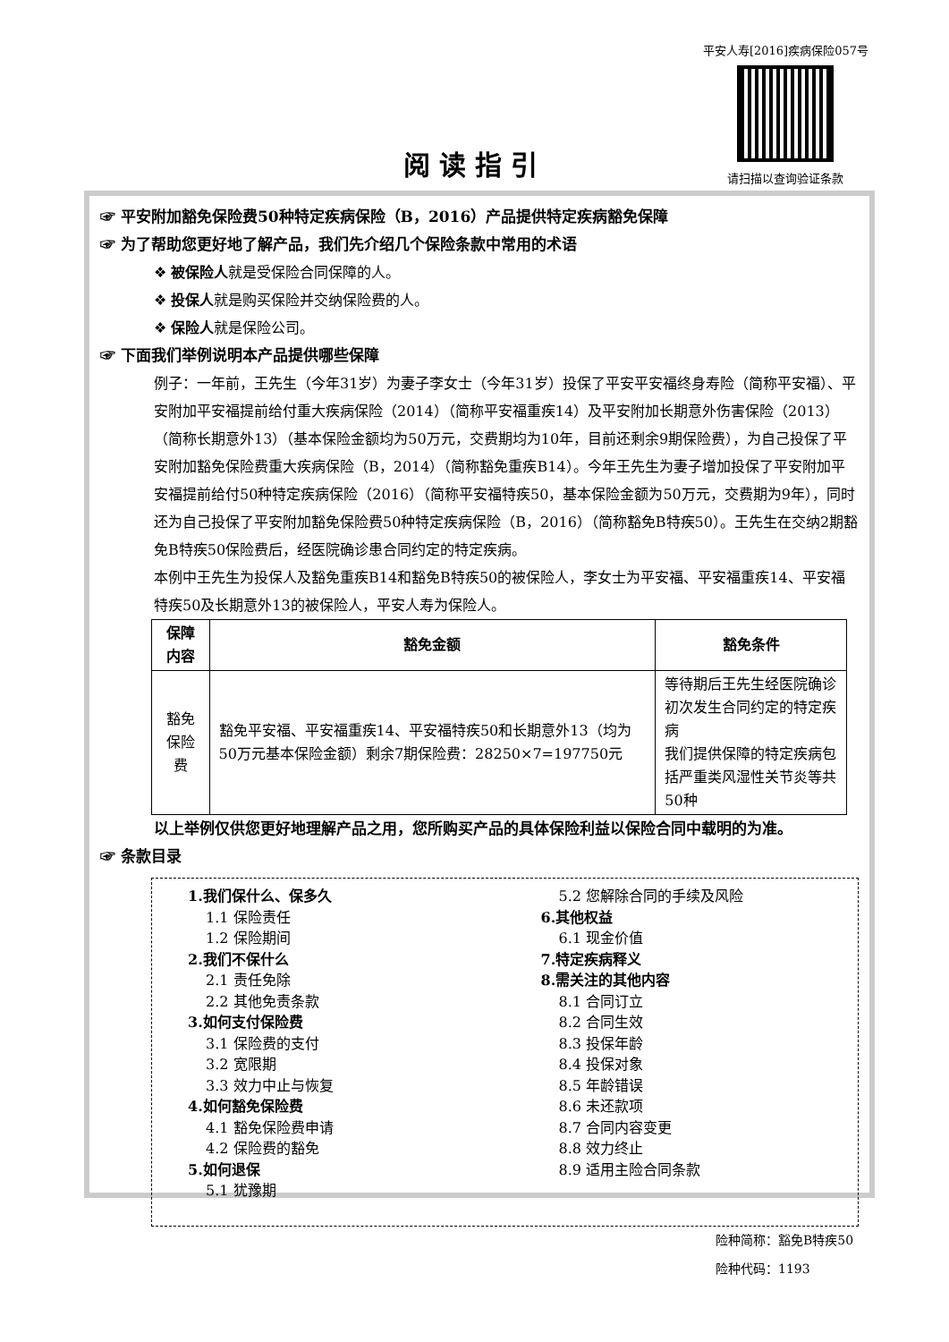平安人寿[2016]疾病保险057号
请扫描以查询验证条款
阅读指引
☞ 平安附加豁免保险费50种特定疾病保险（B，2016）产品提供特定疾病豁免保障
☞ 为了帮助您更好地了解产品，我们先介绍几个保险条款中常用的术语
❖ 被保险人就是受保险合同保障的人。
❖ 投保人就是购买保险并交纳保险费的人。
❖ 保险人就是保险公司。
☞ 下面我们举例说明本产品提供哪些保障
例子：一年前，王先生（今年31岁）为妻子李女士（今年31岁）投保了平安平安福终身寿险（简称平安福）、平安附加平安福提前给付重大疾病保险（2014）（简称平安福重疾14）及平安附加长期意外伤害保险（2013）（简称长期意外13）（基本保险金额均为50万元，交费期均为10年，目前还剩余9期保险费），为自己投保了平安附加豁免保险费重大疾病保险（B，2014）（简称豁免重疾B14）。今年王先生为妻子增加投保了平安附加平安福提前给付50种特定疾病保险（2016）（简称平安福特疾50，基本保险金额为50万元，交费期为9年），同时还为自己投保了平安附加豁免保险费50种特定疾病保险（B，2016）（简称豁免B特疾50）。王先生在交纳2期豁免B特疾50保险费后，经医院确诊患合同约定的特定疾病。
本例中王先生为投保人及豁免重疾B14和豁免B特疾50的被保险人，李女士为平安福、平安福重疾14、平安福特疾50及长期意外13的被保险人，平安人寿为保险人。
| 保障内容 | 豁免金额 | 豁免条件 |
| --- | --- | --- |
| 豁免保险费 | 豁免平安福、平安福重疾14、平安福特疾50和长期意外13（均为50万元基本保险金额）剩余7期保险费：28250×7=197750元 | 等待期后王先生经医院确诊初次发生合同约定的特定疾病 我们提供保障的特定疾病包括严重类风湿性关节炎等共50种 |
以上举例仅供您更好地理解产品之用，您所购买产品的具体保险利益以保险合同中载明的为准。
☞ 条款目录
1.我们保什么、保多久
1.1 保险责任
1.2 保险期间
2.我们不保什么
2.1 责任免除
2.2 其他免责条款
3.如何支付保险费
3.1 保险费的支付
3.2 宽限期
3.3 效力中止与恢复
4.如何豁免保险费
4.1 豁免保险费申请
4.2 保险费的豁免
5.如何退保
5.1 犹豫期
5.2 您解除合同的手续及风险
6.其他权益
6.1 现金价值
7.特定疾病释义
8.需关注的其他内容
8.1 合同订立
8.2 合同生效
8.3 投保年龄
8.4 投保对象
8.5 年龄错误
8.6 未还款项
8.7 合同内容变更
8.8 效力终止
8.9 适用主险合同条款
险种简称：豁免B特疾50
险种代码：1193